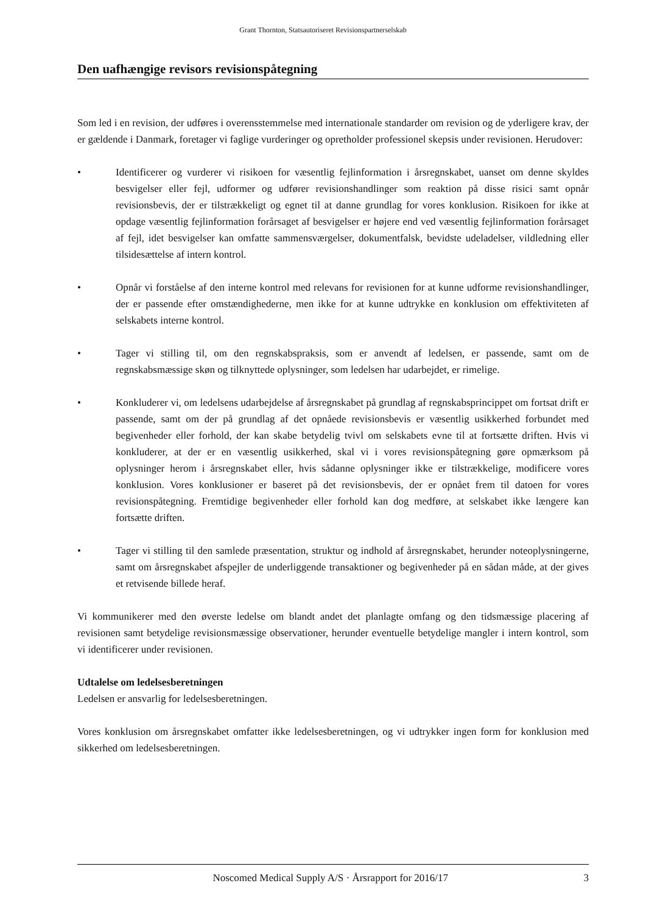Grant Thornton, Statsautoriseret Revisionspartnerselskab
Den uafhængige revisors revisionspåtegning
Som led i en revision, der udføres i overensstemmelse med internationale standarder om revision og de yderligere krav, der er gældende i Danmark, foretager vi faglige vurderinger og opretholder professionel skepsis under revisionen. Herudover:
• Identificerer og vurderer vi risikoen for væsentlig fejlinformation i årsregnskabet, uanset om denne skyldes besvigelser eller fejl, udformer og udfører revisionshandlinger som reaktion på disse risici samt opnår revisionsbevis, der er tilstrækkeligt og egnet til at danne grundlag for vores konklusion. Risikoen for ikke at opdage væsentlig fejlinformation forårsaget af besvigelser er højere end ved væsentlig fejlinformation forårsaget af fejl, idet besvigelser kan omfatte sammensværgelser, dokumentfalsk, bevidste udeladelser, vildledning eller tilsidesættelse af intern kontrol.
• Opnår vi forståelse af den interne kontrol med relevans for revisionen for at kunne udforme revisionshandlinger, der er passende efter omstændighederne, men ikke for at kunne udtrykke en konklusion om effektiviteten af selskabets interne kontrol.
• Tager vi stilling til, om den regnskabspraksis, som er anvendt af ledelsen, er passende, samt om de regnskabsmæssige skøn og tilknyttede oplysninger, som ledelsen har udarbejdet, er rimelige.
• Konkluderer vi, om ledelsens udarbejdelse af årsregnskabet på grundlag af regnskabsprincippet om fortsat drift er passende, samt om der på grundlag af det opnåede revisionsbevis er væsentlig usikkerhed forbundet med begivenheder eller forhold, der kan skabe betydelig tvivl om selskabets evne til at fortsætte driften. Hvis vi konkluderer, at der er en væsentlig usikkerhed, skal vi i vores revisionspåtegning gøre opmærksom på oplysninger herom i årsregnskabet eller, hvis sådanne oplysninger ikke er tilstrækkelige, modificere vores konklusion. Vores konklusioner er baseret på det revisionsbevis, der er opnået frem til datoen for vores revisionspåtegning. Fremtidige begivenheder eller forhold kan dog medføre, at selskabet ikke længere kan fortsætte driften.
• Tager vi stilling til den samlede præsentation, struktur og indhold af årsregnskabet, herunder noteoplysningerne, samt om årsregnskabet afspejler de underliggende transaktioner og begivenheder på en sådan måde, at der gives et retvisende billede heraf.
Vi kommunikerer med den øverste ledelse om blandt andet det planlagte omfang og den tidsmæssige placering af revisionen samt betydelige revisionsmæssige observationer, herunder eventuelle betydelige mangler i intern kontrol, som vi identificerer under revisionen.
Udtalelse om ledelsesberetningen
Ledelsen er ansvarlig for ledelsesberetningen.
Vores konklusion om årsregnskabet omfatter ikke ledelsesberetningen, og vi udtrykker ingen form for konklusion med sikkerhed om ledelsesberetningen.
Noscomed Medical Supply A/S · Årsrapport for 2016/17 3